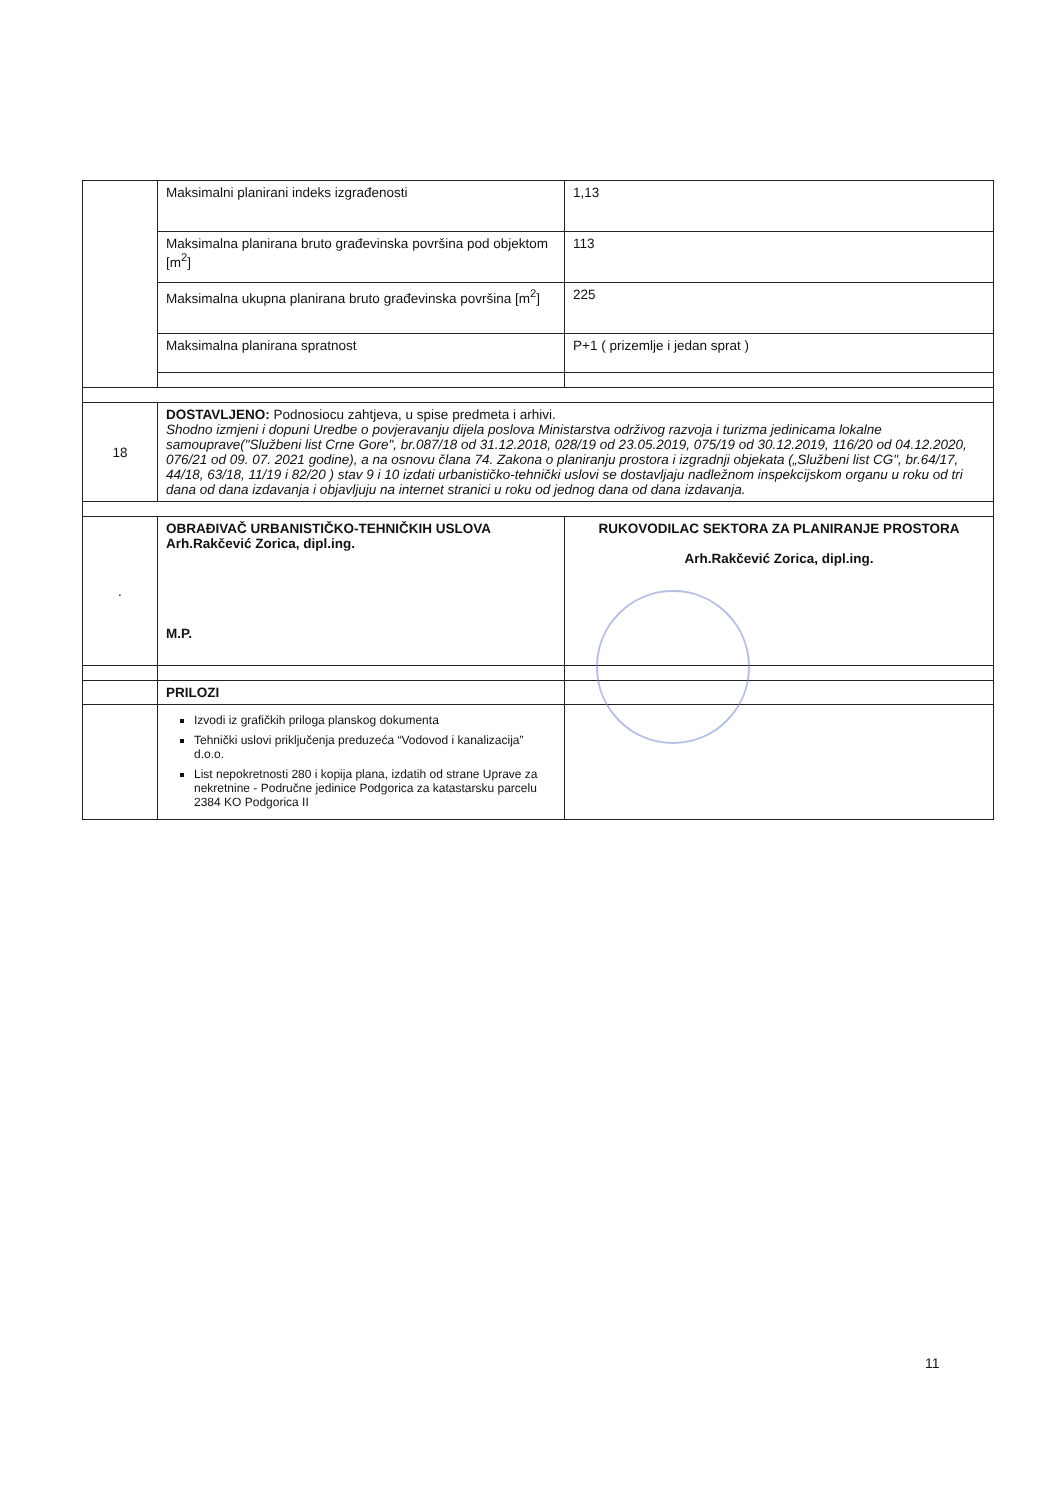| | Maksimalni planirani indeks izgrađenosti | 1,13 |
| | Maksimalna planirana bruto građevinska površina pod objektom [m<sup>2</sup>] | 113 |
| | Maksimalna ukupna planirana bruto građevinska površina [m<sup>2</sup>] | 225 |
| | Maksimalna planirana spratnost | P+1 ( prizemlje i jedan sprat ) |
| 18 | DOSTAVLJENO: Podnosiocu zahtjeva, u spise predmeta i arhivi. Shodno izmjeni i dopuni Uredbe o povjeravanju dijela poslova Ministarstva održivog razvoja i turizma jedinicama lokalne samouprave("Službeni list Crne Gore", br.087/18 od 31.12.2018, 028/19 od 23.05.2019, 075/19 od 30.12.2019, 116/20 od 04.12.2020, 076/21 od 09. 07. 2021 godine), a na osnovu člana 74. Zakona o planiranju prostora i izgradnji objekata („Službeni list CG", br.64/17, 44/18, 63/18, 11/19 i 82/20 ) stav 9 i 10 izdati urbanističko-tehnički uslovi se dostavljaju nadležnom inspekcijskom organu u roku od tri dana od dana izdavanja i objavljuju na internet stranici u roku od jednog dana od dana izdavanja. | |
| . | OBRAĐIVAČ URBANISTIČKO-TEHNIČKIH USLOVA Arh.Rakčević Zorica, dipl.ing. M.P. | RUKOVODILAC SEKTORA ZA PLANIRANJE PROSTORA Arh.Rakčević Zorica, dipl.ing. |
| | PRILOZI | |
| | Izvodi iz grafičkih priloga planskog dokumenta Tehnički uslovi priključenja preduzeća “Vodovod i kanalizacija” d.o.o. List nepokretnosti 280 i kopija plana, izdatih od strane Uprave za nekretnine - Područne jedinice Podgorica za katastarsku parcelu 2384 KO Podgorica II | |
11